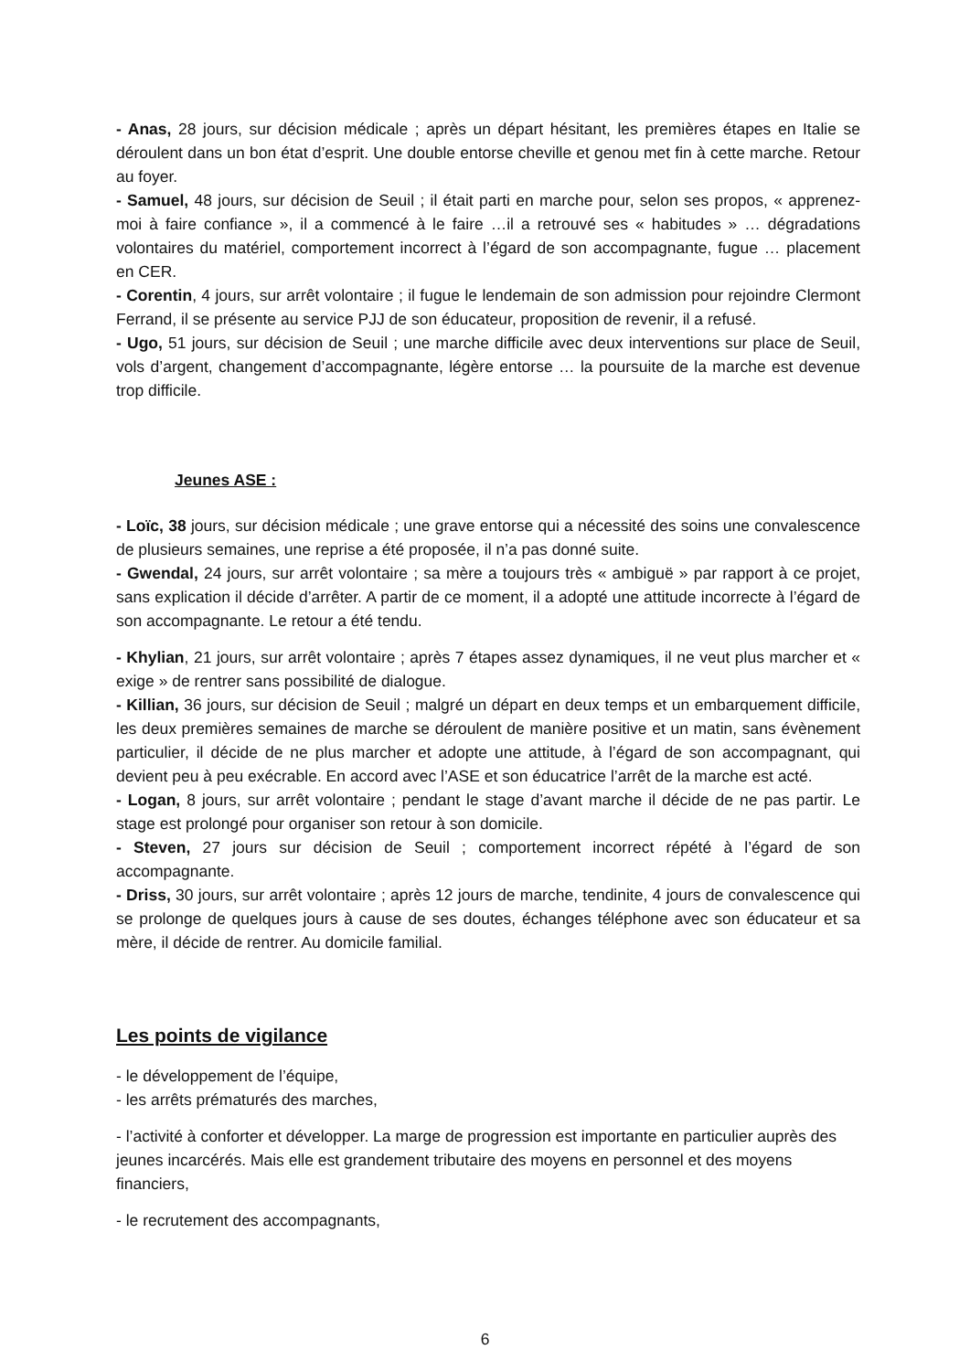- Anas, 28 jours, sur décision médicale ; après un départ hésitant, les premières étapes en Italie se déroulent dans un bon état d’esprit. Une double entorse cheville et genou met fin à cette marche. Retour au foyer.
- Samuel, 48 jours, sur décision de Seuil ; il était parti en marche pour, selon ses propos, « apprenez-moi à faire confiance », il a commencé à le faire …il a retrouvé ses « habitudes » … dégradations volontaires du matériel, comportement incorrect à l’égard de son accompagnante, fugue … placement en CER.
- Corentin, 4 jours, sur arrêt volontaire ; il fugue le lendemain de son admission pour rejoindre Clermont Ferrand, il se présente au service PJJ de son éducateur, proposition de revenir, il a refusé.
- Ugo, 51 jours, sur décision de Seuil ; une marche difficile avec deux interventions sur place de Seuil, vols d’argent, changement d’accompagnante, légère entorse … la poursuite de la marche est devenue trop difficile.
Jeunes ASE :
- Loïc, 38 jours, sur décision médicale ; une grave entorse qui a nécessité des soins une convalescence de plusieurs semaines, une reprise a été proposée, il n’a pas donné suite.
- Gwendal, 24 jours, sur arrêt volontaire ; sa mère a toujours très « ambiguë » par rapport à ce projet, sans explication il décide d’arrêter. A partir de ce moment, il a adopté une attitude incorrecte à l’égard de son accompagnante. Le retour a été tendu.
- Khylian, 21 jours, sur arrêt volontaire ; après 7 étapes assez dynamiques, il ne veut plus marcher et « exige » de rentrer sans possibilité de dialogue.
- Killian, 36 jours, sur décision de Seuil ; malgré un départ en deux temps et un embarquement difficile, les deux premières semaines de marche se déroulent de manière positive et un matin, sans évènement particulier, il décide de ne plus marcher et adopte une attitude, à l’égard de son accompagnant, qui devient peu à peu exécrable. En accord avec l’ASE et son éducatrice l’arrêt de la marche est acté.
- Logan, 8 jours, sur arrêt volontaire ; pendant le stage d’avant marche il décide de ne pas partir. Le stage est prolongé pour organiser son retour à son domicile.
- Steven, 27 jours sur décision de Seuil ; comportement incorrect répété à l’égard de son accompagnante.
- Driss, 30 jours, sur arrêt volontaire ; après 12 jours de marche, tendinite, 4 jours de convalescence qui se prolonge de quelques jours à cause de ses doutes, échanges téléphone avec son éducateur et sa mère, il décide de rentrer. Au domicile familial.
Les points de vigilance
- le développement de l’équipe,
- les arrêts prématurés des marches,
- l’activité à conforter et développer. La marge de progression est importante en particulier auprès des jeunes incarcérés. Mais elle est grandement tributaire des moyens en personnel et des moyens financiers,
- le recrutement des accompagnants,
6